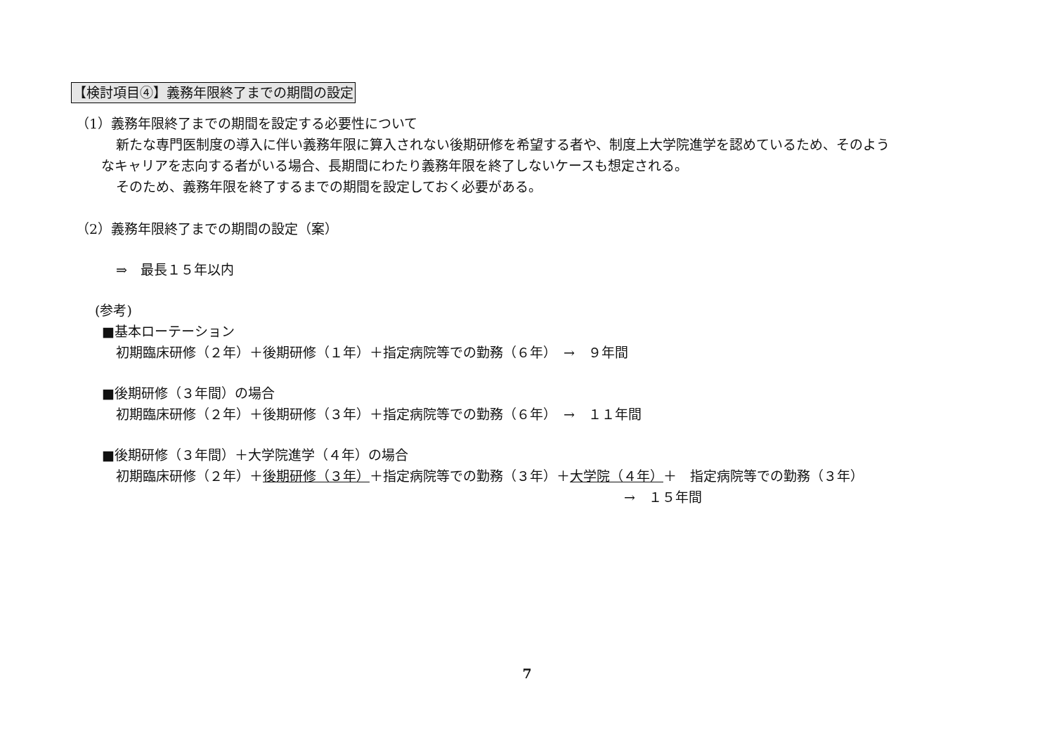【検討項目④】義務年限終了までの期間の設定
（1）義務年限終了までの期間を設定する必要性について
新たな専門医制度の導入に伴い義務年限に算入されない後期研修を希望する者や、制度上大学院進学を認めているため、そのよう
なキャリアを志向する者がいる場合、長期間にわたり義務年限を終了しないケースも想定される。
そのため、義務年限を終了するまでの期間を設定しておく必要がある。
（2）義務年限終了までの期間の設定（案）
⇒　最長１５年以内
(参考)
■基本ローテーション
初期臨床研修（２年）＋後期研修（１年）＋指定病院等での勤務（６年）　→　９年間
■後期研修（３年間）の場合
初期臨床研修（２年）＋後期研修（３年）＋指定病院等での勤務（６年）　→　１１年間
■後期研修（３年間）＋大学院進学（４年）の場合
初期臨床研修（２年）＋後期研修（３年）＋指定病院等での勤務（３年）＋大学院（４年）＋　指定病院等での勤務（３年）
→　１５年間
7